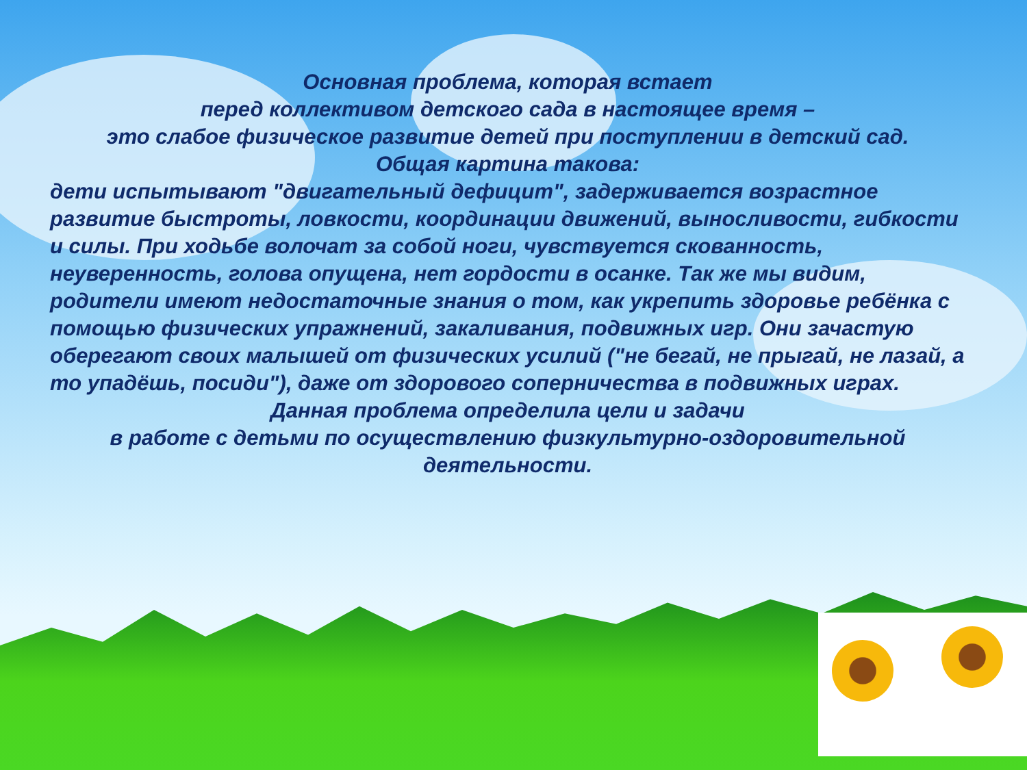Основная проблема, которая встает
перед коллективом детского сада в настоящее время –
это слабое физическое развитие детей при поступлении в детский сад.
Общая картина такова:
дети испытывают "двигательный дефицит", задерживается возрастное развитие быстроты, ловкости, координации движений, выносливости, гибкости и силы. При ходьбе волочат за собой ноги, чувствуется скованность, неуверенность, голова опущена, нет гордости в осанке. Так же мы видим, родители имеют недостаточные знания о том, как укрепить здоровье ребёнка с помощью физических упражнений, закаливания, подвижных игр. Они зачастую оберегают своих малышей от физических усилий ("не бегай, не прыгай, не лазай, а то упадёшь, посиди"), даже от здорового соперничества в подвижных играх.
Данная проблема определила цели и задачи
в работе с детьми по осуществлению физкультурно-оздоровительной деятельности.